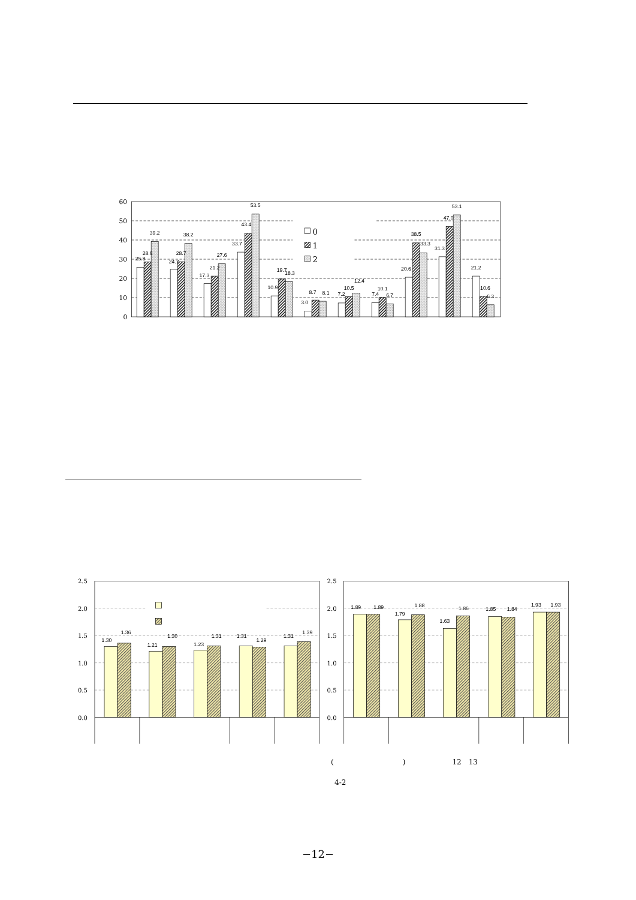60
50
40
30
20
10
0
0
1
2
25.8
28.6
39.2
24.7
28.7
38.2
17.3
21.2
27.6
33.7
43.4
53.5
10.9
19.7
18.3
3.0
8.7
8.1
7.2
10.5
12.4
7.4
10.1
6.7
20.6
38.5
33.3
31.3
47.0
53.1
21.2
10.6
6.3
2.5
2.0
1.5
1.0
0.5
0.0
2.5
2.0
1.5
1.0
0.5
0.0
1.30
1.36
1.21
1.30
1.23
1.31
1.31
1.29
1.31
1.39
1.89
1.89
1.79
1.88
1.63
1.86
1.85
1.84
1.93
1.93
() 12 13
4-2
−12−